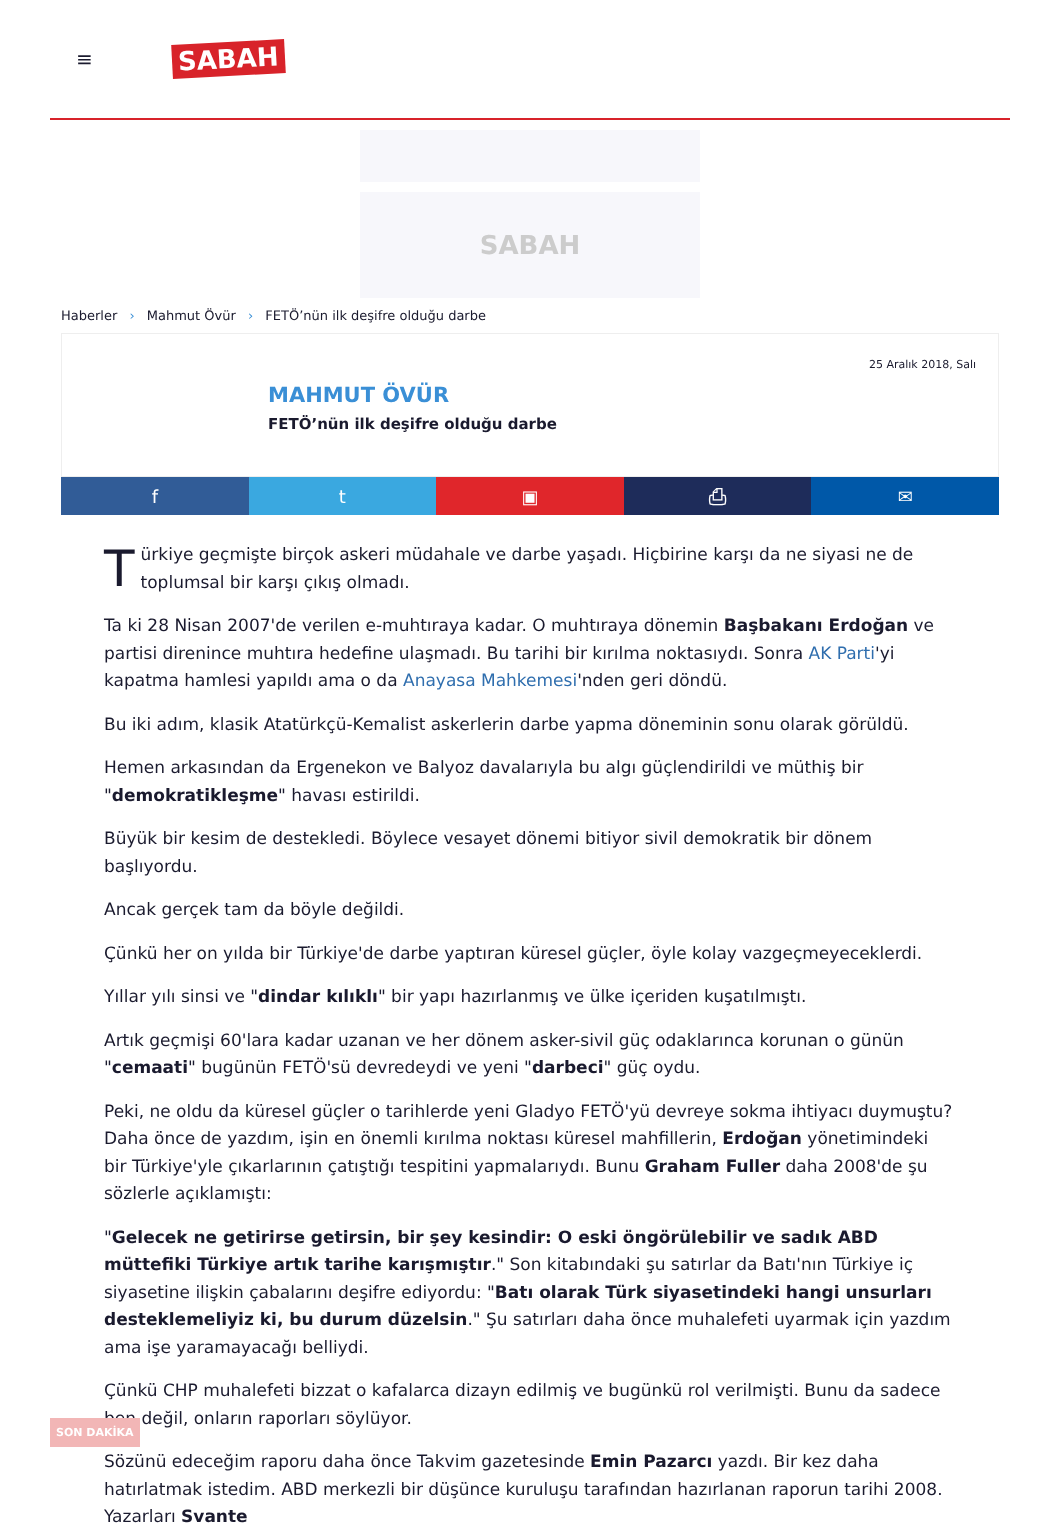≡
SABAH
SABAH
Haberler › Mahmut Övür › FETÖ’nün ilk deşifre olduğu darbe
25 Aralık 2018, Salı
MAHMUT ÖVÜR
FETÖ’nün ilk deşifre olduğu darbe
f t ▣ ⎙ ✉
Türkiye geçmişte birçok askeri müdahale ve darbe yaşadı. Hiçbirine karşı da ne siyasi ne de toplumsal bir karşı çıkış olmadı.
Ta ki 28 Nisan 2007'de verilen e-muhtıraya kadar. O muhtıraya dönemin Başbakanı Erdoğan ve partisi direnince muhtıra hedefine ulaşmadı. Bu tarihi bir kırılma noktasıydı. Sonra AK Parti'yi kapatma hamlesi yapıldı ama o da Anayasa Mahkemesi'nden geri döndü.
Bu iki adım, klasik Atatürkçü-Kemalist askerlerin darbe yapma döneminin sonu olarak görüldü.
Hemen arkasından da Ergenekon ve Balyoz davalarıyla bu algı güçlendirildi ve müthiş bir "demokratikleşme" havası estirildi.
Büyük bir kesim de destekledi. Böylece vesayet dönemi bitiyor sivil demokratik bir dönem başlıyordu.
Ancak gerçek tam da böyle değildi.
Çünkü her on yılda bir Türkiye'de darbe yaptıran küresel güçler, öyle kolay vazgeçmeyeceklerdi.
Yıllar yılı sinsi ve "dindar kılıklı" bir yapı hazırlanmış ve ülke içeriden kuşatılmıştı.
Artık geçmişi 60'lara kadar uzanan ve her dönem asker-sivil güç odaklarınca korunan o günün "cemaati" bugünün FETÖ'sü devredeydi ve yeni "darbeci" güç oydu.
Peki, ne oldu da küresel güçler o tarihlerde yeni Gladyo FETÖ'yü devreye sokma ihtiyacı duymuştu? Daha önce de yazdım, işin en önemli kırılma noktası küresel mahfillerin, Erdoğan yönetimindeki bir Türkiye'yle çıkarlarının çatıştığı tespitini yapmalarıydı. Bunu Graham Fuller daha 2008'de şu sözlerle açıklamıştı:
"Gelecek ne getirirse getirsin, bir şey kesindir: O eski öngörülebilir ve sadık ABD müttefiki Türkiye artık tarihe karışmıştır." Son kitabındaki şu satırlar da Batı'nın Türkiye iç siyasetine ilişkin çabalarını deşifre ediyordu: "Batı olarak Türk siyasetindeki hangi unsurları desteklemeliyiz ki, bu durum düzelsin." Şu satırları daha önce muhalefeti uyarmak için yazdım ama işe yaramayacağı belliydi.
Çünkü CHP muhalefeti bizzat o kafalarca dizayn edilmiş ve bugünkü rol verilmişti. Bunu da sadece ben değil, onların raporları söylüyor.
Sözünü edeceğim raporu daha önce Takvim gazetesinde Emin Pazarcı yazdı. Bir kez daha hatırlatmak istedim. ABD merkezli bir düşünce kuruluşu tarafından hazırlanan raporun tarihi 2008. Yazarları Svante
SON DAKİKA